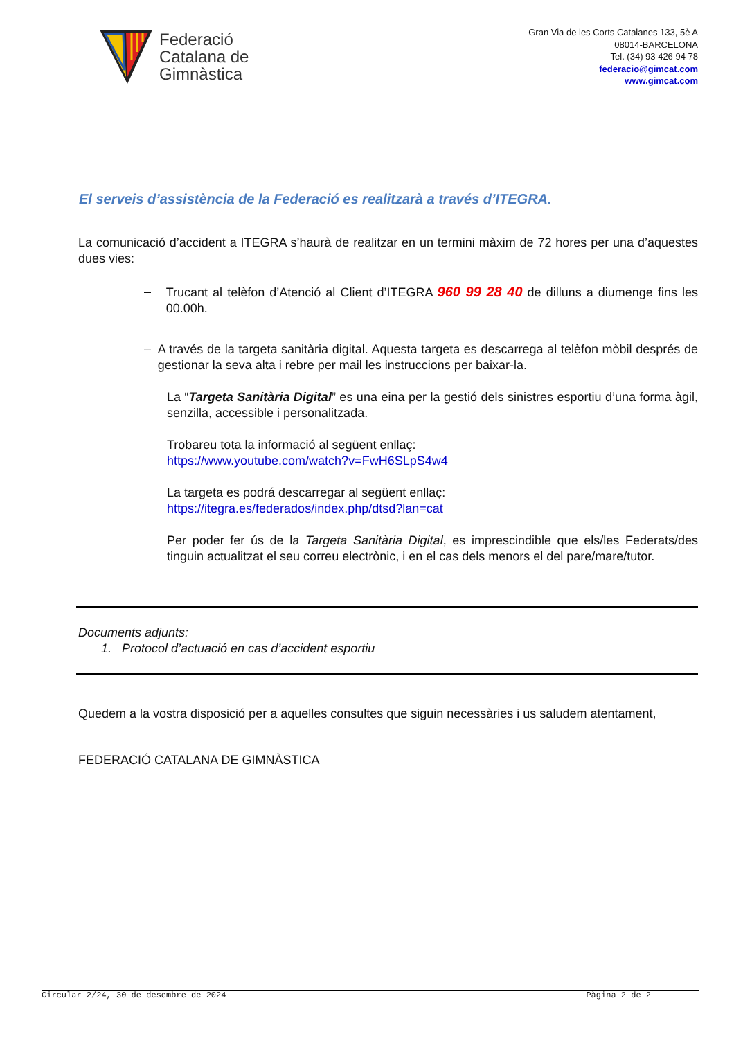Federació
Catalana de
Gimnàstica
Gran Via de les Corts Catalanes 133, 5è A
08014-BARCELONA
Tel. (34) 93 426 94 78
federacio@gimcat.com
www.gimcat.com
El serveis d’assistència de la Federació es realitzarà a través d’ITEGRA.
La comunicació d’accident a ITEGRA s’haurà de realitzar en un termini màxim de 72 hores per una d’aquestes dues vies:
– Trucant al telèfon d’Atenció al Client d’ITEGRA 960 99 28 40 de dilluns a diumenge fins les 00.00h.
– A través de la targeta sanitària digital. Aquesta targeta es descarrega al telèfon mòbil després de gestionar la seva alta i rebre per mail les instruccions per baixar-la.
La “Targeta Sanitària Digital” es una eina per la gestió dels sinistres esportiu d’una forma àgil, senzilla, accessible i personalitzada.
Trobareu tota la informació al següent enllaç:
https://www.youtube.com/watch?v=FwH6SLpS4w4
La targeta es podrá descarregar al següent enllaç:
https://itegra.es/federados/index.php/dtsd?lan=cat
Per poder fer ús de la Targeta Sanitària Digital, es imprescindible que els/les Federats/des tinguin actualitzat el seu correu electrònic, i en el cas dels menors el del pare/mare/tutor.
Documents adjunts:
1. Protocol d’actuació en cas d’accident esportiu
Quedem a la vostra disposició per a aquelles consultes que siguin necessàries i us saludem atentament,
FEDERACIÓ CATALANA DE GIMNÀSTICA
Circular 2/24, 30 de desembre de 2024 Pàgina 2 de 2